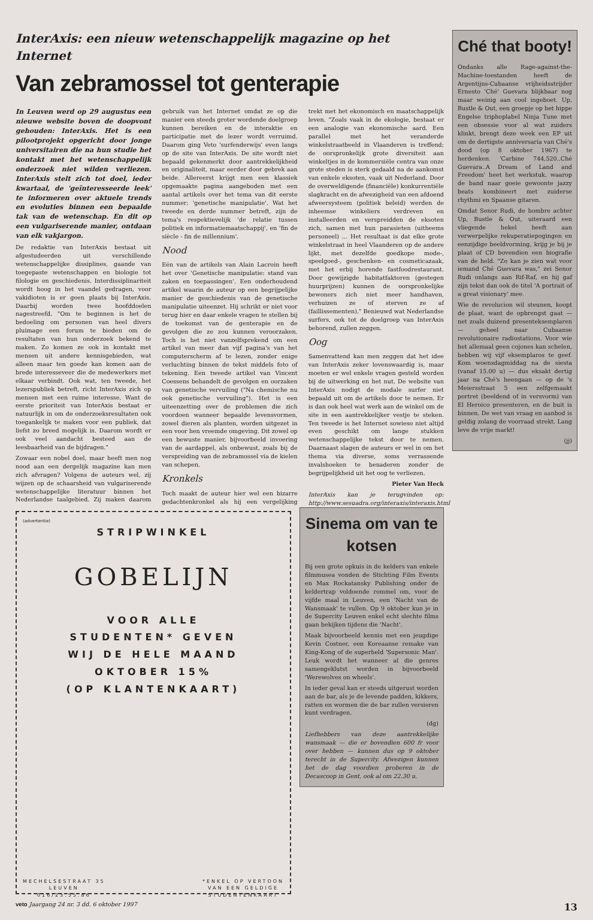InterAxis: een nieuw wetenschappelijk magazine op het Internet
Van zebramossel tot genterapie
In Leuven werd op 29 augustus een nieuwe website boven de doopvont gehouden: InterAxis. Het is een pilootprojekt opgericht door jonge universitairen die na hun studie het kontakt met het wetenschappelijk onderzoek niet wilden verliezen. InterAxis stelt zich tot doel, ieder kwartaal, de 'geïnteresseerde leek' te informeren over aktuele trends en evoluties binnen een bepaalde tak van de wetenschap. En dit op een vulgariserende manier, ontdaan van elk vakjargon.
De redaktie van InterAxis bestaat uit afgestudeerden uit verschillende wetenschappelijke dissiplines, gaande van toegepaste wetenschappen en biologie tot filologie en geschiedenis. Interdissiplinariteit wordt hoog in het vaandel gedragen, voor vakidioten is er geen plaats bij InterAxis. Daarbij worden twee hoofddoelen nagestreefd. "Om te beginnen is het de bedoeling om personen van heel divers pluimage een forum te bieden om de resultaten van hun onderzoek bekend te maken. Zo komen ze ook in kontakt met mensen uit andere kennisgebieden, wat alleen maar ten goede kan komen aan de brede interesseveer die de medewerkers met elkaar verbindt. Ook wat, ten tweede, het lezerspubliek betreft, richt InterAxis zich op mensen met een ruime interesse. Want de eerste prioriteit van InterAxis bestaat er natuurlijk in om de onderzoeksresultaten ook toegankelijk te maken voor een publiek, dat liefst zo breed mogelijk is. Daarom wordt er ook veel aandacht besteed aan de leesbaarheid van de bijdragen."
Zowaar een nobel doel, maar heeft men nog nood aan een dergelijk magazine kan men zich afvragen? Volgens de auteurs wel, zij wijzen op de schaarsheid van vulgariserende wetenschappelijke literatuur binnen het Nederlandse taalgebied. Zij maken daarom gebruik van het Internet omdat ze op die manier een steeds groter wordende doelgroep kunnen bereiken en de interaktie en participatie met de lezer wordt verruimd. Daarom ging Veto 'surfenderwijs' even langs op de site van InterAxis. De site wordt niet bepaald gekenmerkt door aantrekkelijkheid en originaliteit, maar eerder door gebrek aan beide. Allereerst krijgt men een klassiek opgemaakte pagina aangeboden met een aantal artikels over het tema van dit eerste nummer: 'genetische manipulatie'. Wat het tweede en derde nummer betreft, zijn de tema's respektievelijk 'de relatie tussen politiek en informatiemaatschappij', en 'fin de siècle - fin de millennium'.
Nood
Eén van de artikels van Alain Lacroin heeft het over 'Genetische manipulatie: stand van zaken en toepassingen'. Een onderhoudend artikel waarin de auteur op een begrijpelijke manier de geschiedenis van de genetische manipulatie uiteenzet. Hij schrikt er niet voor terug hier en daar enkele vragen te stellen bij de toekomst van de genterapie en de gevolgen die ze zou kunnen veroorzaken. Toch is het niet vanzelfsprekend om een artikel van meer dan vijf pagina's van het computerscherm af te lezen, zonder enige verluchting binnen de tekst middels foto of tekening. Een tweede artikel van Vincent Coessens behandelt de gevolgen en oorzaken van genetische vervuiling ("Na chemische nu ook genetische vervuiling"). Het is een uiteenzetting over de problemen die zich voordoen wanneer bepaalde levensvormen, zowel dieren als planten, worden uitgezet in een voor hen vreemde omgeving. Dit zowel op een bewuste manier, bijvoorbeeld invoering van de aardappel, als onbewust, zoals bij de verspreiding van de zebramossel via de kielen van schepen.
Kronkels
Toch maakt de auteur hier wel een bizarre gedachtenkronkel als hij een vergelijking trekt met het ekonomisch en maatschappelijk leven. "Zoals vaak in de ekologie, bestaat er een analogie van ekonomische aard. Een parallel met het veranderde winkelstraatbeeld in Vlaanderen is treffend; de oorspronkelijk grote diversiteit aan winkeltjes in de kommersiële centra van onze grote steden is sterk gedaald na de aankomst van enkele eksoten, vaak uit Nederland. Door de overweldigende (financiële) konkurrentiële slagkracht en de afwezigheid van een afdoend afweersysteem (politiek beleid) werden de inheemse winkeliers verdreven en installeerden en verspreidden de eksoten zich, samen met hun parasieten (uitheems personeel) ... Het resultaat is dat elke grote winkelstraat in heel Vlaanderen op de andere lijkt, met dezelfde goedkope mode-, speelgoed-, geschenken- en cosmeticazaak, met het erbij horende fastfoodrestaurant. Door gewijzigde habitatfaktoren (gestegen huurprijzen) kunnen de oorspronkelijke bewoners zich niet meer handhaven, verhuizen ze of sterven ze af (faillissementen)." Benieuwd wat Nederlandse surfers, ook tot de doelgroep van InterAxis behorend, zullen zeggen.
Oog
Samenvattend kan men zeggen dat het idee van InterAxis zeker lovenswaardig is, maar moeten er wel enkele vragen gesteld worden bij de uitwerking en het nut. De website van InterAxis nodigt de modale surfer niet bepaald uit om de artikels door te nemen. Er is dan ook heel wat werk aan de winkel om de site in een aantrekkelijker vestje te steken. Ten tweede is het Internet sowieso niet altijd even geschikt om lange stukken wetenschappelijke tekst door te nemen. Daarnaast slagen de auteurs er wel in om het thema via diverse, soms verrassende invalshoeken te benaderen zonder de begrijpelijkheid uit het oog te verliezen.
Pieter Van Heck
InterAxis kan je terugvinden op: http://www.sesuadra.org/interaxis/interaxis.html
(advertentie)
STRIPWINKEL
GOBELIJN
VOOR ALLE
STUDENTEN* GEVEN
WIJ DE HELE MAAND
OKTOBER 15%
(OP KLANTENKAART)
MECHELSESTRAAT 35
LEUVEN
016/23.55.86 *ENKEL OP VERTOON
VAN EEN GELDIGE
STUDENTENKAART
Sinema om van te kotsen
Bij een grote opkuis in de kelders van enkele filmmusea vonden de Stichting Film Events en Max Rockatansky Publishing onder de keldertrap voldoende rommel om, voor de vijfde maal in Leuven, een 'Nacht van de Wansmaak' te vullen. Op 9 oktober kun je in de Supercity Leuven enkel echt slechte films gaan bekijken tijdens die 'Nacht'.
Maak bijvoorbeeld kennis met een jeugdige Kevin Costner, een Koreaanse remake van King-Kong of de superheld 'Supersonic Man'. Leuk wordt het wanneer al die genres samengeklutst worden in bijvoorbeeld 'Werewolves on wheels'.
In ieder geval kan er steeds uitgerust worden aan de bar, als je de levende padden, kikkers, ratten en wormen die de bar zullen versieren kunt verdragen.
(dg)
Liefhebbers van deze aantrekkelijke wansmaak — die er bovendien 600 fr voor over hebben — kunnen dus op 9 oktober terecht in de Supercity. Afwezigen kunnen het de dag voordien proberen in de Decascoop in Gent, ook al om 22.30 u.
Ché that booty!
Ondanks alle Rage-against-the-Machine-toestanden heeft de Argentijns-Cubaanse vrijheidsstrijder Ernesto 'Ché' Guevara blijkbaar nog maar weinig aan cool ingeboet. Up, Bustle & Out, een groepje op het hippe Engelse triphoplabel Ninja Tune met een obsessie voor al wat zuiders klinkt, brengt deze week een EP uit om de dertigste anniversaria van Ché's dood (op 8 oktober 1967) te herdenken. 'Carbine 744,520..Ché Guevara..A Dream of Land and Freedom' heet het werkstuk, waarop de band naar goeie gewoonte jazzy beats kombineert met zuiderse rhythmi en Spaanse gitaren.
Omdat Senor Rudi, de hombre achter Up, Bustle & Out, uiteraard een vliegende hekel heeft aan verwerpelijke rekuperatiepogingen en eenzijdige beeldvorming, krijg je bij je plaat of CD bovendien een biografie van de held. "Zo kan je zien wat voor iemand Ché Guevara was," zei Senor Rudi onlangs aan Rif-Raf, en hij gaf zijn tekst dan ook de titel 'A portrait of a great visionary' mee.
Wie de revolucion wil steunen, koopt de plaat, want de opbrengst gaat — net zoals duizend presenteksemplaren — geheel naar Cubaanse revolutionaire radiostations. Voor wie het allemaal geen cojones kan schelen, hebben wij vijf eksemplaros te geef. Kom woensdagmiddag na de siesta (vanaf 15.00 u) — dus eksakt dertig jaar na Ché's heengaan — op de 's Meiersstraat 5 een zelfgemaakt portret (beeldend of in versvorm) van El Heroico presenteren, en de buit is binnen. De wet van vraag en aanbod is geldig zolang de voorraad strekt. Lang leve de vrije markt!
(jj)
veto Jaargang 24 nr. 3 dd. 6 oktober 1997 13